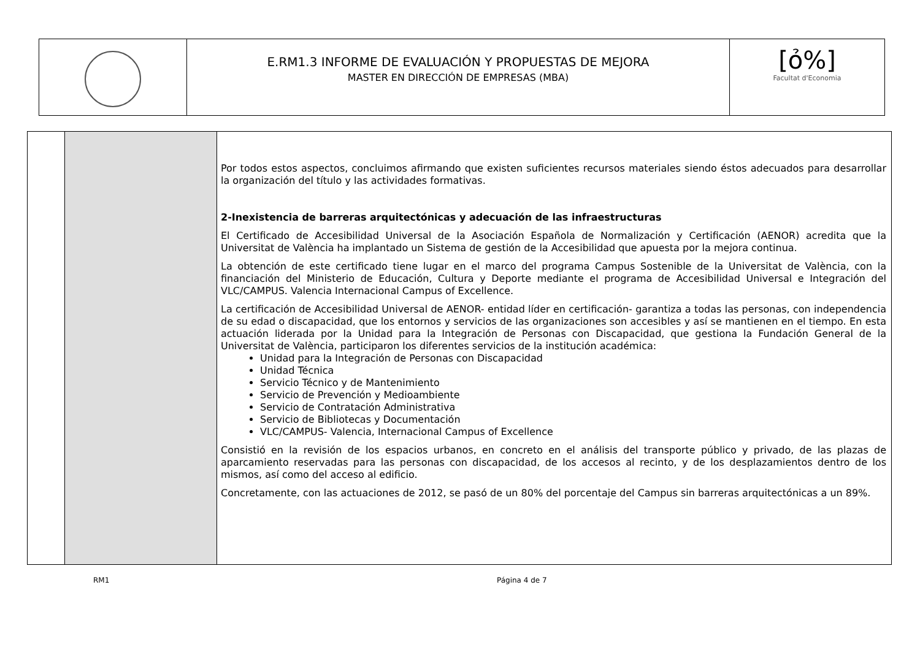| | E.RM1.3 INFORME DE EVALUACIÓN Y PROPUESTAS DE MEJORA MASTER EN DIRECCIÓN DE EMPRESAS (MBA) | [ỏ%] Facultat d'Economia |
| | | Por todos estos aspectos, concluimos afirmando que existen suficientes recursos materiales siendo éstos adecuados para desarrollar la organización del título y las actividades formativas. 2-Inexistencia de barreras arquitectónicas y adecuación de las infraestructuras El Certificado de Accesibilidad Universal de la Asociación Española de Normalización y Certificación (AENOR) acredita que la Universitat de València ha implantado un Sistema de gestión de la Accesibilidad que apuesta por la mejora continua. La obtención de este certificado tiene lugar en el marco del programa Campus Sostenible de la Universitat de València, con la financiación del Ministerio de Educación, Cultura y Deporte mediante el programa de Accesibilidad Universal e Integración del VLC/CAMPUS. Valencia Internacional Campus of Excellence. La certificación de Accesibilidad Universal de AENOR- entidad líder en certificación- garantiza a todas las personas, con independencia de su edad o discapacidad, que los entornos y servicios de las organizaciones son accesibles y así se mantienen en el tiempo. En esta actuación liderada por la Unidad para la Integración de Personas con Discapacidad, que gestiona la Fundación General de la Universitat de València, participaron los diferentes servicios de la institución académica: Unidad para la Integración de Personas con Discapacidad Unidad Técnica Servicio Técnico y de Mantenimiento Servicio de Prevención y Medioambiente Servicio de Contratación Administrativa Servicio de Bibliotecas y Documentación VLC/CAMPUS- Valencia, Internacional Campus of Excellence Consistió en la revisión de los espacios urbanos, en concreto en el análisis del transporte público y privado, de las plazas de aparcamiento reservadas para las personas con discapacidad, de los accesos al recinto, y de los desplazamientos dentro de los mismos, así como del acceso al edificio. Concretamente, con las actuaciones de 2012, se pasó de un 80% del porcentaje del Campus sin barreras arquitectónicas a un 89%. |
RM1 Página 4 de 7